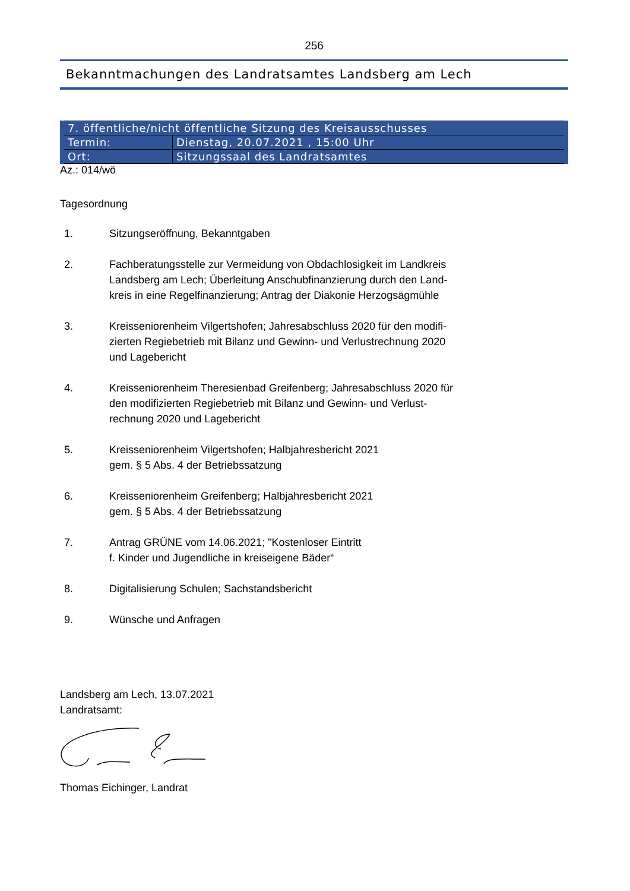256
Bekanntmachungen des Landratsamtes Landsberg am Lech
| 7. öffentliche/nicht öffentliche Sitzung des Kreisausschusses | |
| Termin: | Dienstag, 20.07.2021 , 15:00 Uhr |
| Ort: | Sitzungssaal des Landratsamtes |
Az.: 014/wö
Tagesordnung
1. Sitzungseröffnung, Bekanntgaben
2. Fachberatungsstelle zur Vermeidung von Obdachlosigkeit im Landkreis
Landsberg am Lech; Überleitung Anschubfinanzierung durch den Land-
kreis in eine Regelfinanzierung; Antrag der Diakonie Herzogsägmühle
3. Kreisseniorenheim Vilgertshofen; Jahresabschluss 2020 für den modifi-
zierten Regiebetrieb mit Bilanz und Gewinn- und Verlustrechnung 2020
und Lagebericht
4. Kreisseniorenheim Theresienbad Greifenberg; Jahresabschluss 2020 für
den modifizierten Regiebetrieb mit Bilanz und Gewinn- und Verlust-
rechnung 2020 und Lagebericht
5. Kreisseniorenheim Vilgertshofen; Halbjahresbericht 2021
gem. § 5 Abs. 4 der Betriebssatzung
6. Kreisseniorenheim Greifenberg; Halbjahresbericht 2021
gem. § 5 Abs. 4 der Betriebssatzung
7. Antrag GRÜNE vom 14.06.2021; "Kostenloser Eintritt
f. Kinder und Jugendliche in kreiseigene Bäder“
8. Digitalisierung Schulen; Sachstandsbericht
9. Wünsche und Anfragen
Landsberg am Lech, 13.07.2021
Landratsamt:
Thomas Eichinger, Landrat